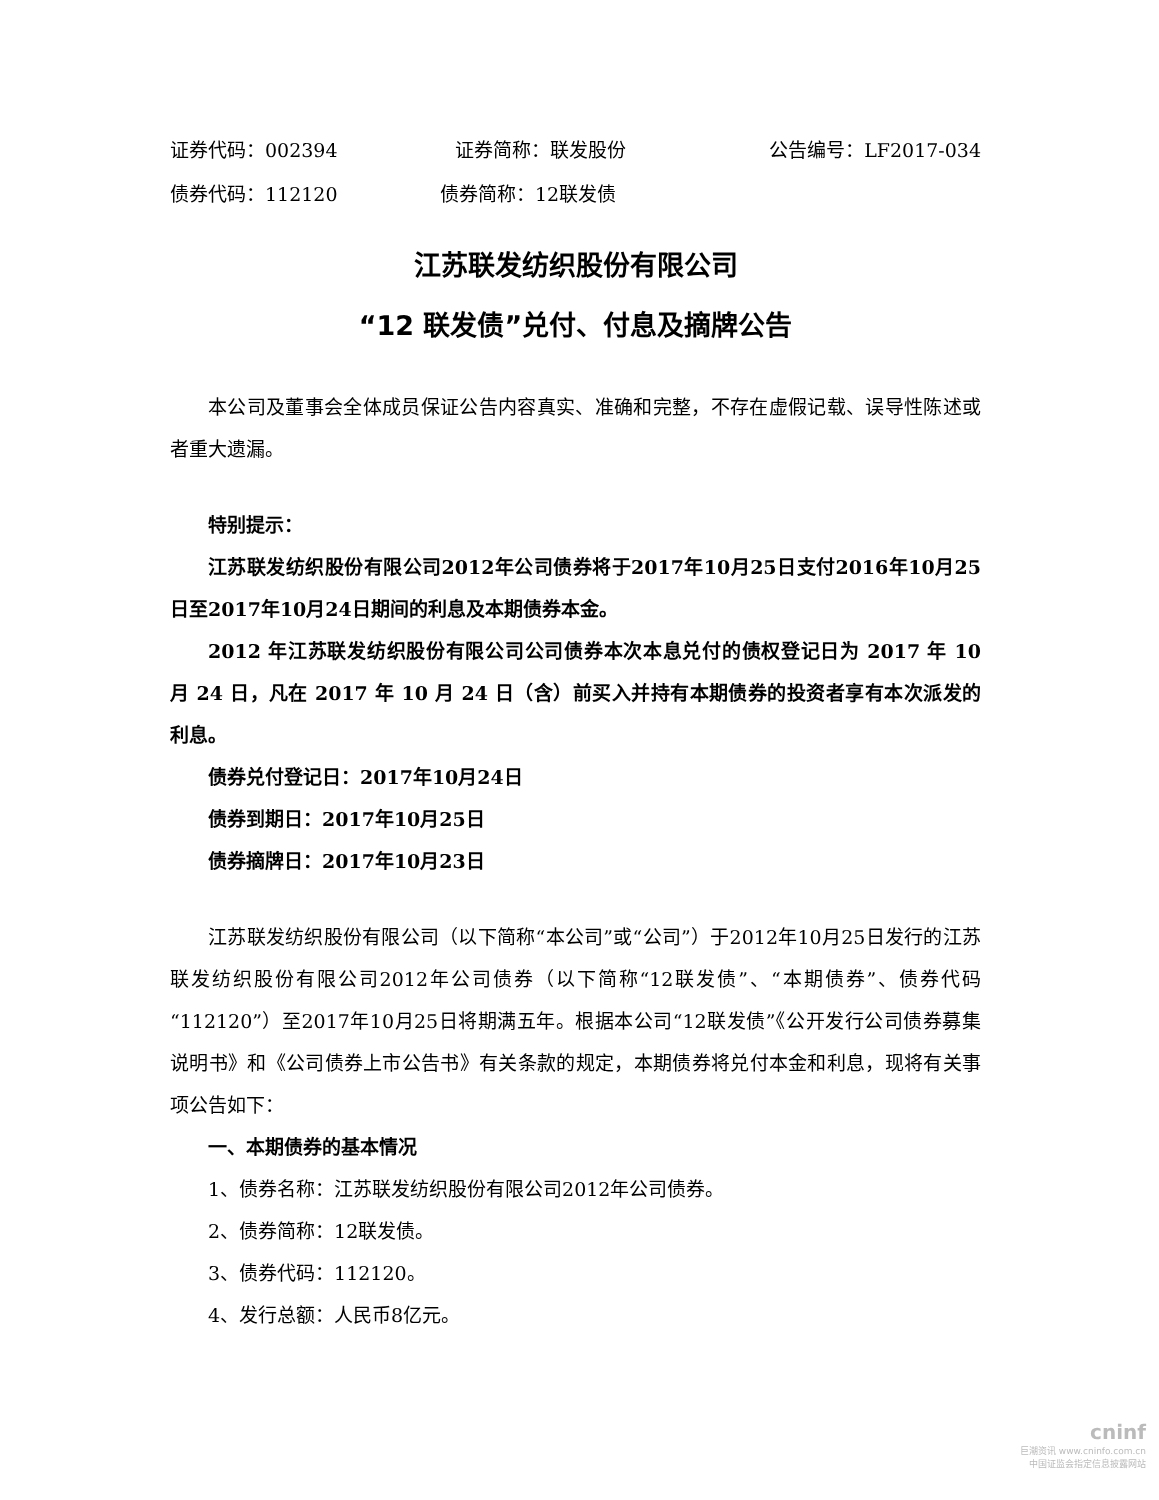证券代码：002394 证券简称：联发股份 公告编号：LF2017-034
债券代码：112120 债券简称：12联发债
江苏联发纺织股份有限公司
“12 联发债”兑付、付息及摘牌公告
本公司及董事会全体成员保证公告内容真实、准确和完整，不存在虚假记载、误导性陈述或者重大遗漏。
特别提示：
江苏联发纺织股份有限公司2012年公司债券将于2017年10月25日支付2016年10月25日至2017年10月24日期间的利息及本期债券本金。
2012 年江苏联发纺织股份有限公司公司债券本次本息兑付的债权登记日为 2017 年 10 月 24 日，凡在 2017 年 10 月 24 日（含）前买入并持有本期债券的投资者享有本次派发的利息。
债券兑付登记日：2017年10月24日
债券到期日：2017年10月25日
债券摘牌日：2017年10月23日
江苏联发纺织股份有限公司（以下简称“本公司”或“公司”）于2012年10月25日发行的江苏联发纺织股份有限公司2012年公司债券（以下简称“12联发债”、“本期债券”、债券代码“112120”）至2017年10月25日将期满五年。根据本公司“12联发债”《公开发行公司债券募集说明书》和《公司债券上市公告书》有关条款的规定，本期债券将兑付本金和利息，现将有关事项公告如下：
一、本期债券的基本情况
1、债券名称：江苏联发纺织股份有限公司2012年公司债券。
2、债券简称：12联发债。
3、债券代码：112120。
4、发行总额：人民币8亿元。
cninf
巨潮资讯 www.cninfo.com.cn
中国证监会指定信息披露网站